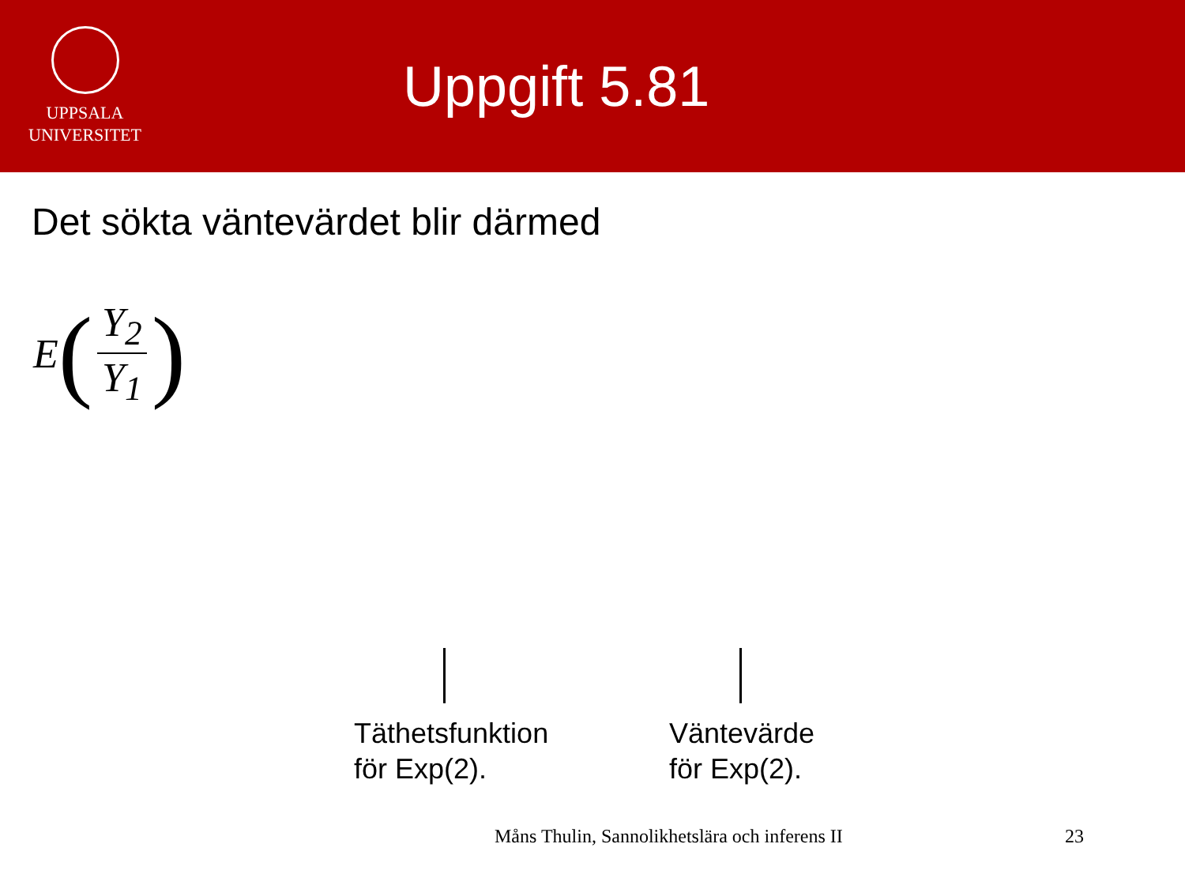UPPSALA
UNIVERSITET
Uppgift 5.81
Det sökta väntevärdet blir därmed
E (Y<sub>2</sub> Y<sub>1</sub>)
Täthetsfunktion
för Exp(2).
Väntevärde
för Exp(2).
Måns Thulin, Sannolikhetslära och inferens II
23